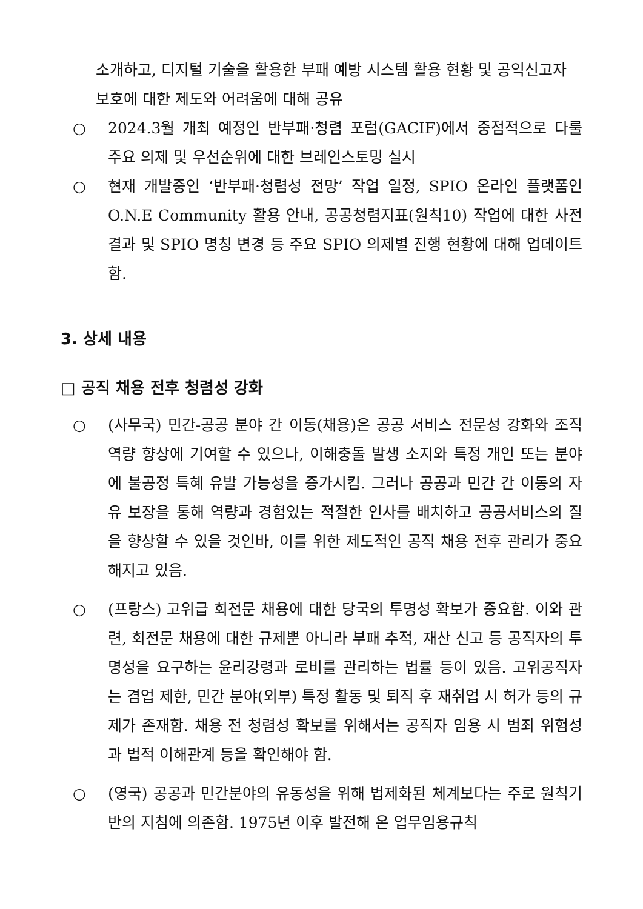소개하고, 디지털 기술을 활용한 부패 예방 시스템 활용 현황 및 공익신고자 보호에 대한 제도와 어려움에 대해 공유
○ 2024.3월 개최 예정인 반부패·청렴 포럼(GACIF)에서 중점적으로 다룰 주요 의제 및 우선순위에 대한 브레인스토밍 실시
○ 현재 개발중인 ‘반부패·청렴성 전망’ 작업 일정, SPIO 온라인 플랫폼인 O.N.E Community 활용 안내, 공공청렴지표(원칙10) 작업에 대한 사전결과 및 SPIO 명칭 변경 등 주요 SPIO 의제별 진행 현황에 대해 업데이트 함.
3. 상세 내용
□ 공직 채용 전후 청렴성 강화
○ (사무국) 민간-공공 분야 간 이동(채용)은 공공 서비스 전문성 강화와 조직역량 향상에 기여할 수 있으나, 이해충돌 발생 소지와 특정 개인 또는 분야에 불공정 특혜 유발 가능성을 증가시킴. 그러나 공공과 민간 간 이동의 자유 보장을 통해 역량과 경험있는 적절한 인사를 배치하고 공공서비스의 질을 향상할 수 있을 것인바, 이를 위한 제도적인 공직 채용 전후 관리가 중요해지고 있음.
○ (프랑스) 고위급 회전문 채용에 대한 당국의 투명성 확보가 중요함. 이와 관련, 회전문 채용에 대한 규제뿐 아니라 부패 추적, 재산 신고 등 공직자의 투명성을 요구하는 윤리강령과 로비를 관리하는 법률 등이 있음. 고위공직자는 겸업 제한, 민간 분야(외부) 특정 활동 및 퇴직 후 재취업 시 허가 등의 규제가 존재함. 채용 전 청렴성 확보를 위해서는 공직자 임용 시 범죄 위험성과 법적 이해관계 등을 확인해야 함.
○ (영국) 공공과 민간분야의 유동성을 위해 법제화된 체계보다는 주로 원칙기반의 지침에 의존함. 1975년 이후 발전해 온 업무임용규칙